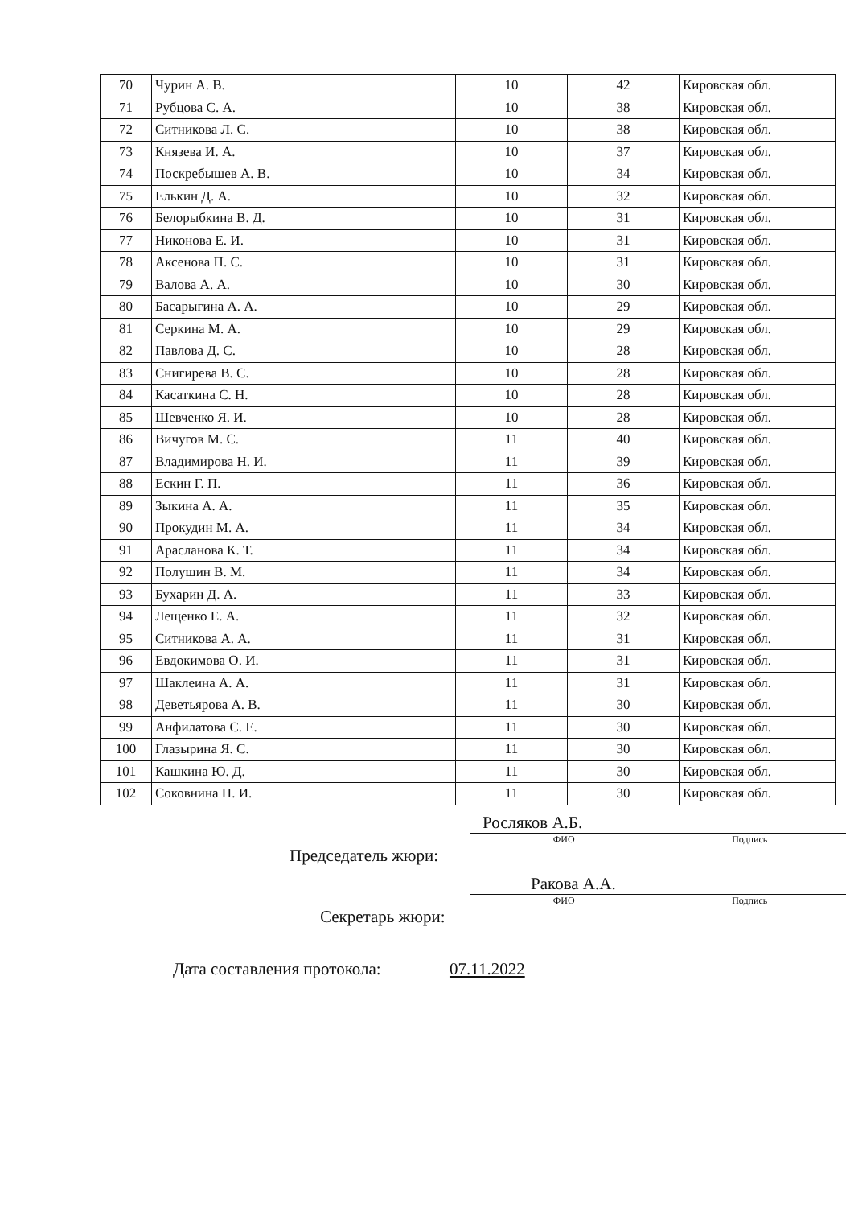| 70 | Чурин А. В. | 10 | 42 | Кировская обл. |
| 71 | Рубцова С. А. | 10 | 38 | Кировская обл. |
| 72 | Ситникова Л. С. | 10 | 38 | Кировская обл. |
| 73 | Князева И. А. | 10 | 37 | Кировская обл. |
| 74 | Поскребышев А. В. | 10 | 34 | Кировская обл. |
| 75 | Елькин Д. А. | 10 | 32 | Кировская обл. |
| 76 | Белорыбкина В. Д. | 10 | 31 | Кировская обл. |
| 77 | Никонова Е. И. | 10 | 31 | Кировская обл. |
| 78 | Аксенова П. С. | 10 | 31 | Кировская обл. |
| 79 | Валова А. А. | 10 | 30 | Кировская обл. |
| 80 | Басарыгина А. А. | 10 | 29 | Кировская обл. |
| 81 | Серкина М. А. | 10 | 29 | Кировская обл. |
| 82 | Павлова Д. С. | 10 | 28 | Кировская обл. |
| 83 | Снигирева В. С. | 10 | 28 | Кировская обл. |
| 84 | Касаткина С. Н. | 10 | 28 | Кировская обл. |
| 85 | Шевченко Я. И. | 10 | 28 | Кировская обл. |
| 86 | Вичугов М. С. | 11 | 40 | Кировская обл. |
| 87 | Владимирова Н. И. | 11 | 39 | Кировская обл. |
| 88 | Ескин Г. П. | 11 | 36 | Кировская обл. |
| 89 | Зыкина А. А. | 11 | 35 | Кировская обл. |
| 90 | Прокудин М. А. | 11 | 34 | Кировская обл. |
| 91 | Арасланова К. Т. | 11 | 34 | Кировская обл. |
| 92 | Полушин В. М. | 11 | 34 | Кировская обл. |
| 93 | Бухарин Д. А. | 11 | 33 | Кировская обл. |
| 94 | Лещенко Е. А. | 11 | 32 | Кировская обл. |
| 95 | Ситникова А. А. | 11 | 31 | Кировская обл. |
| 96 | Евдокимова О. И. | 11 | 31 | Кировская обл. |
| 97 | Шаклеина А. А. | 11 | 31 | Кировская обл. |
| 98 | Деветьярова А. В. | 11 | 30 | Кировская обл. |
| 99 | Анфилатова С. Е. | 11 | 30 | Кировская обл. |
| 100 | Глазырина Я. С. | 11 | 30 | Кировская обл. |
| 101 | Кашкина Ю. Д. | 11 | 30 | Кировская обл. |
| 102 | Соковнина П. И. | 11 | 30 | Кировская обл. |
Росляков А.Б.
ФИО Подпись
Председатель жюри:
Ракова А.А.
ФИО Подпись
Секретарь жюри:
Дата составления протокола: 07.11.2022